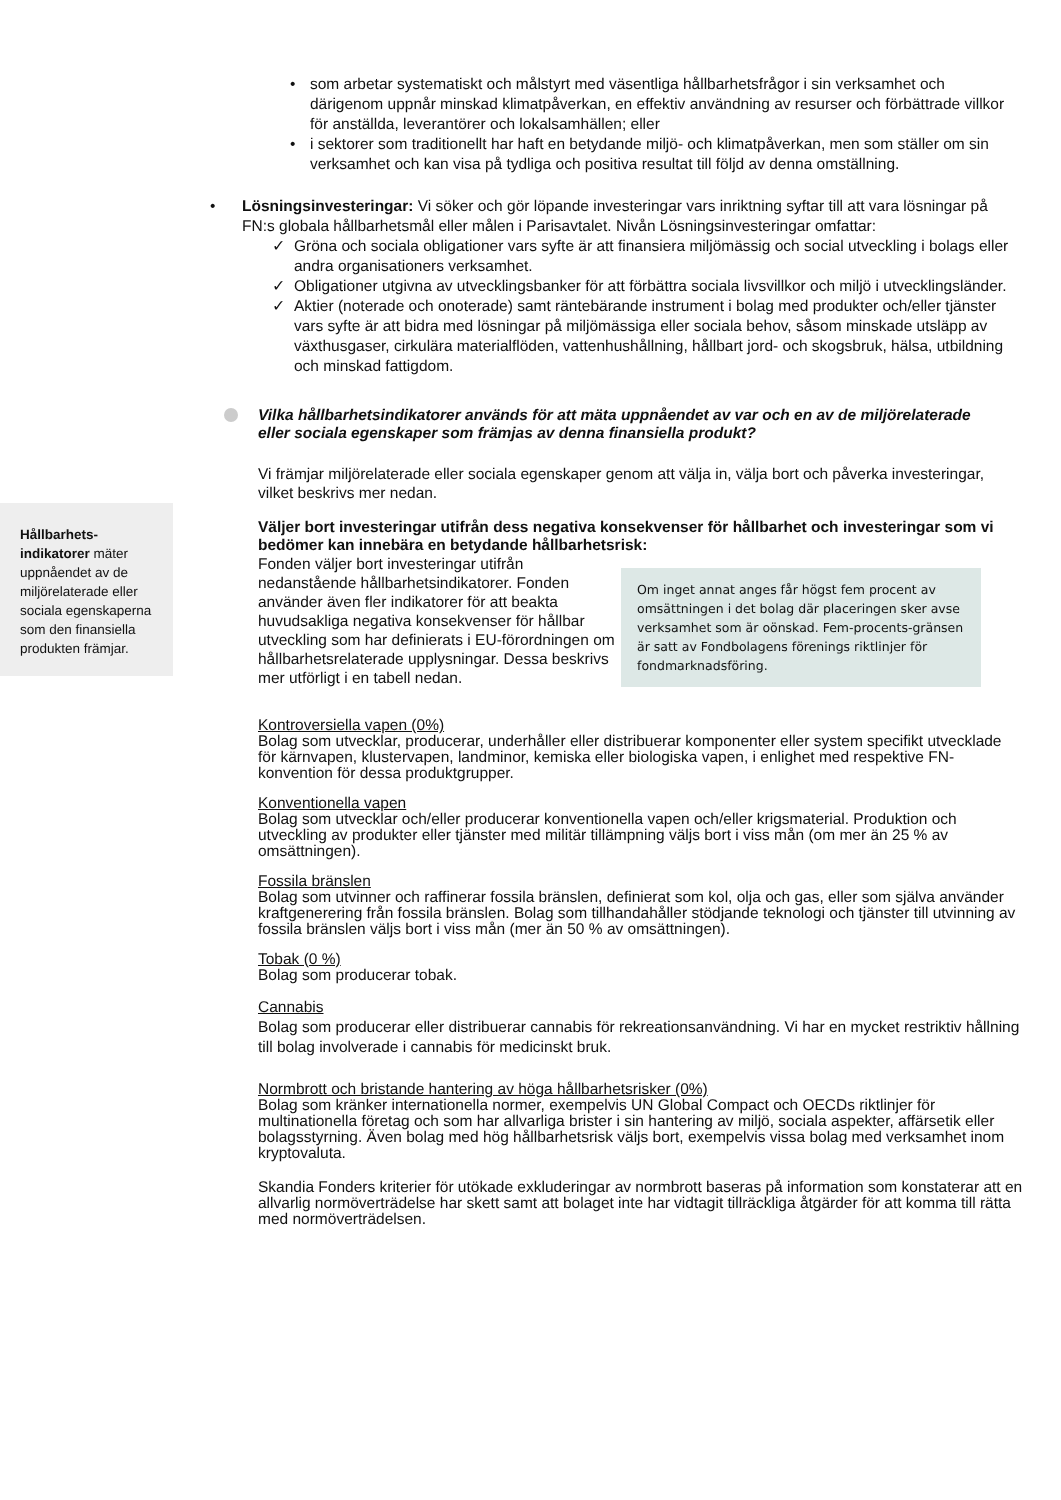Hållbarhets-
indikatorer mäter uppnåendet av de miljörelaterade eller sociala egenskaperna som den finansiella produkten främjar.
• som arbetar systematiskt och målstyrt med väsentliga hållbarhetsfrågor i sin verksamhet och därigenom uppnår minskad klimatpåverkan, en effektiv användning av resurser och förbättrade villkor för anställda, leverantörer och lokalsamhällen; eller
• i sektorer som traditionellt har haft en betydande miljö- och klimatpåverkan, men som ställer om sin verksamhet och kan visa på tydliga och positiva resultat till följd av denna omställning.
• Lösningsinvesteringar: Vi söker och gör löpande investeringar vars inriktning syftar till att vara lösningar på FN:s globala hållbarhetsmål eller målen i Parisavtalet. Nivån Lösningsinvesteringar omfattar:
✓ Gröna och sociala obligationer vars syfte är att finansiera miljömässig och social utveckling i bolags eller andra organisationers verksamhet.
✓ Obligationer utgivna av utvecklingsbanker för att förbättra sociala livsvillkor och miljö i utvecklingsländer.
✓ Aktier (noterade och onoterade) samt räntebärande instrument i bolag med produkter och/eller tjänster vars syfte är att bidra med lösningar på miljömässiga eller sociala behov, såsom minskade utsläpp av växthusgaser, cirkulära materialflöden, vattenhushållning, hållbart jord- och skogsbruk, hälsa, utbildning och minskad fattigdom.
Vilka hållbarhetsindikatorer används för att mäta uppnåendet av var och en av de miljörelaterade eller sociala egenskaper som främjas av denna finansiella produkt?
Vi främjar miljörelaterade eller sociala egenskaper genom att välja in, välja bort och påverka investeringar, vilket beskrivs mer nedan.
Väljer bort investeringar utifrån dess negativa konsekvenser för hållbarhet och investeringar som vi bedömer kan innebära en betydande hållbarhetsrisk:
Om inget annat anges får högst fem procent av omsättningen i det bolag där placeringen sker avse verksamhet som är oönskad. Fem-procents-gränsen är satt av Fondbolagens förenings riktlinjer för fondmarknadsföring.
Fonden väljer bort investeringar utifrån nedanstående hållbarhetsindikatorer. Fonden använder även fler indikatorer för att beakta huvudsakliga negativa konsekvenser för hållbar utveckling som har definierats i EU-förordningen om hållbarhetsrelaterade upplysningar. Dessa beskrivs mer utförligt i en tabell nedan.
Kontroversiella vapen (0%)
Bolag som utvecklar, producerar, underhåller eller distribuerar komponenter eller system specifikt utvecklade för kärnvapen, klustervapen, landminor, kemiska eller biologiska vapen, i enlighet med respektive FN-konvention för dessa produktgrupper.
Konventionella vapen
Bolag som utvecklar och/eller producerar konventionella vapen och/eller krigsmaterial. Produktion och utveckling av produkter eller tjänster med militär tillämpning väljs bort i viss mån (om mer än 25 % av omsättningen).
Fossila bränslen
Bolag som utvinner och raffinerar fossila bränslen, definierat som kol, olja och gas, eller som själva använder kraftgenerering från fossila bränslen. Bolag som tillhandahåller stödjande teknologi och tjänster till utvinning av fossila bränslen väljs bort i viss mån (mer än 50 % av omsättningen).
Tobak (0 %)
Bolag som producerar tobak.
Cannabis
Bolag som producerar eller distribuerar cannabis för rekreationsanvändning. Vi har en mycket restriktiv hållning till bolag involverade i cannabis för medicinskt bruk.
Normbrott och bristande hantering av höga hållbarhetsrisker (0%)
Bolag som kränker internationella normer, exempelvis UN Global Compact och OECDs riktlinjer för multinationella företag och som har allvarliga brister i sin hantering av miljö, sociala aspekter, affärsetik eller bolagsstyrning. Även bolag med hög hållbarhetsrisk väljs bort, exempelvis vissa bolag med verksamhet inom kryptovaluta.
Skandia Fonders kriterier för utökade exkluderingar av normbrott baseras på information som konstaterar att en allvarlig normöverträdelse har skett samt att bolaget inte har vidtagit tillräckliga åtgärder för att komma till rätta med normöverträdelsen.